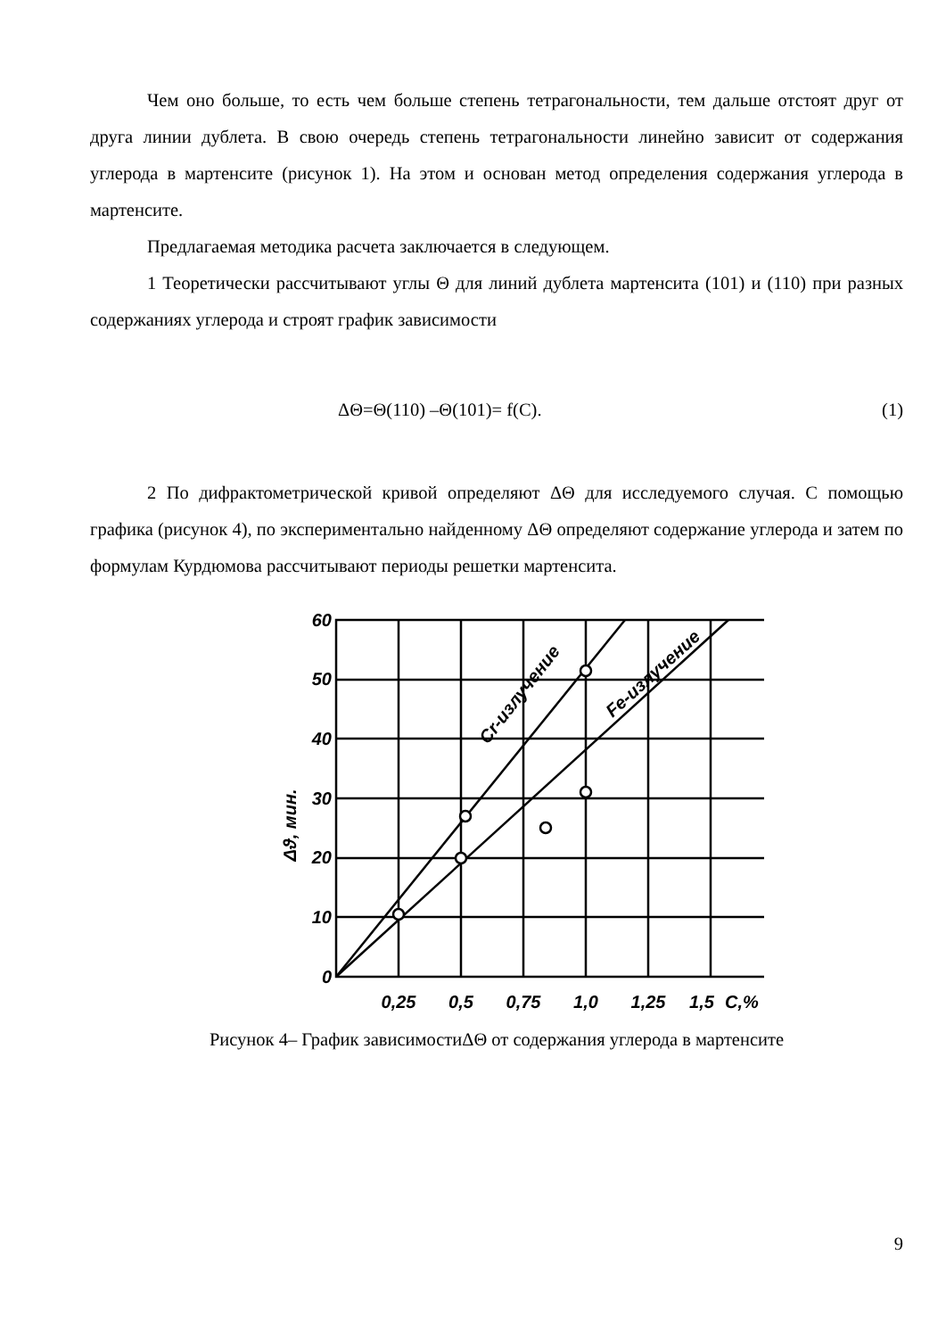Чем оно больше, то есть чем больше степень тетрагональности, тем дальше отстоят друг от друга линии дублета. В свою очередь степень тетрагональности линейно зависит от содержания углерода в мартенсите (рисунок 1). На этом и основан метод определения содержания углерода в мартенсите.
Предлагаемая методика расчета заключается в следующем.
1 Теоретически рассчитывают углы Θ для линий дублета мартенсита (101) и (110) при разных содержаниях углерода и строят график зависимости
ΔΘ=Θ(110) –Θ(101)= f(C). (1)
2 По дифрактометрической кривой определяют ΔΘ для исследуемого случая. С помощью графика (рисунок 4), по экспериментально найденному ΔΘ определяют содержание углерода и затем по формулам Курдюмова рассчитывают периоды решетки мартенсита.
60
50
40
30
20
10
0
0,25
0,5
0,75
1,0
1,25
1,5
C,%
Δϑ, мин.
Cr-излучение
Fe-излучение
Рисунок 4– График зависимостиΔΘ от содержания углерода в мартенсите
9